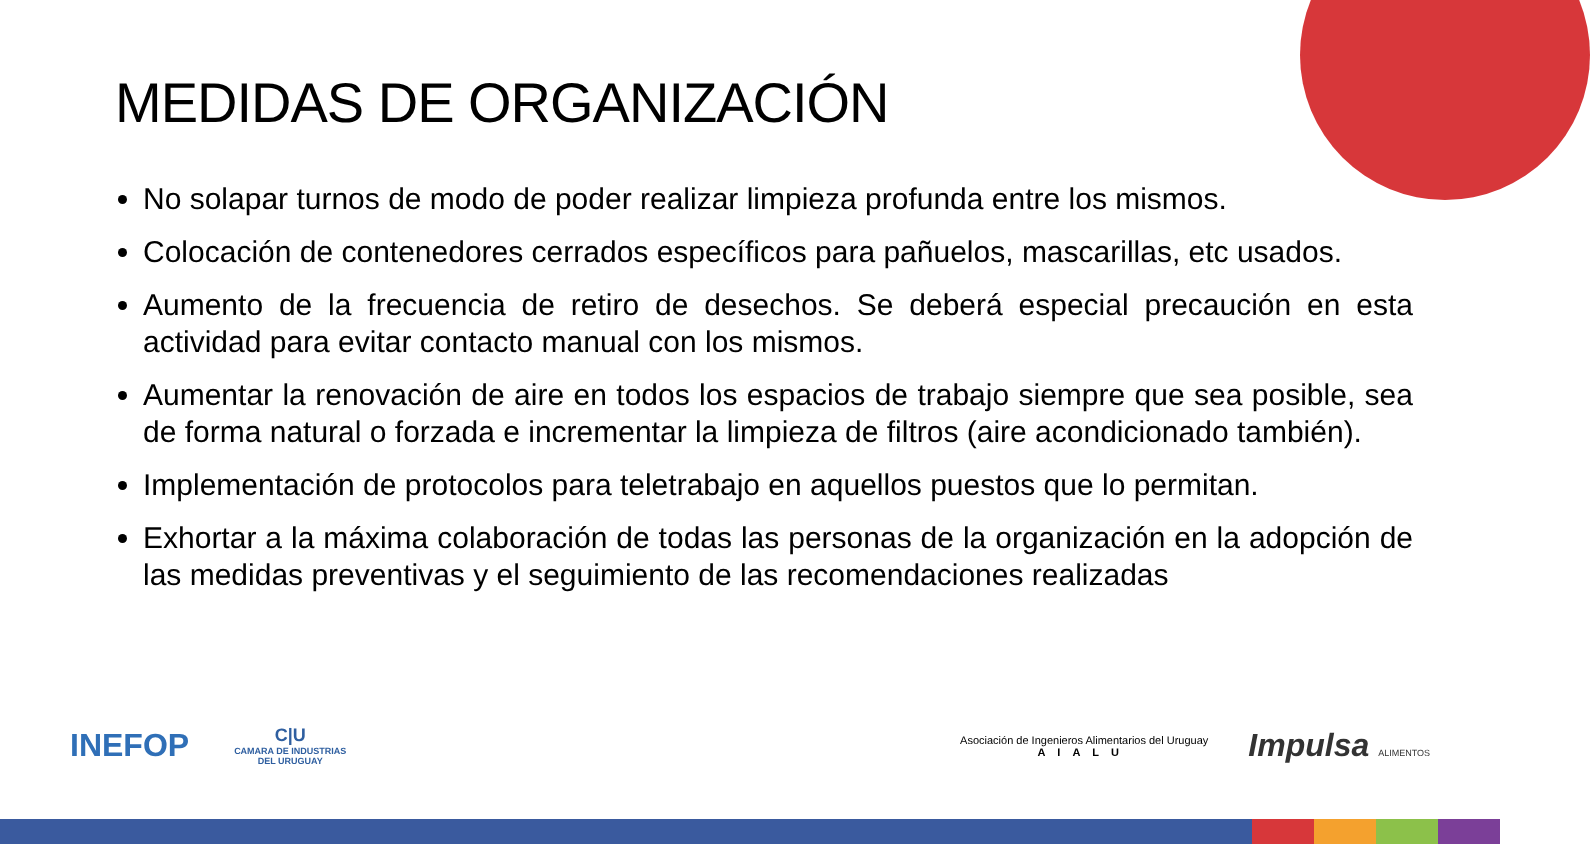MEDIDAS DE ORGANIZACIÓN
No solapar turnos de modo de poder realizar limpieza profunda entre los mismos.
Colocación de contenedores cerrados específicos para pañuelos, mascarillas, etc usados.
Aumento de la frecuencia de retiro de desechos. Se deberá especial precaución en esta actividad para evitar contacto manual con los mismos.
Aumentar la renovación de aire en todos los espacios de trabajo siempre que sea posible, sea de forma natural o forzada e incrementar la limpieza de filtros (aire acondicionado también).
Implementación de protocolos para teletrabajo en aquellos puestos que lo permitan.
Exhortar a la máxima colaboración de todas las personas de la organización en la adopción de las medidas preventivas y el seguimiento de las recomendaciones realizadas
INEFOP
C|U
CAMARA DE INDUSTRIAS
DEL URUGUAY
Asociación de Ingenieros Alimentarios del Uruguay
AIALU
Impulsa ALIMENTOS